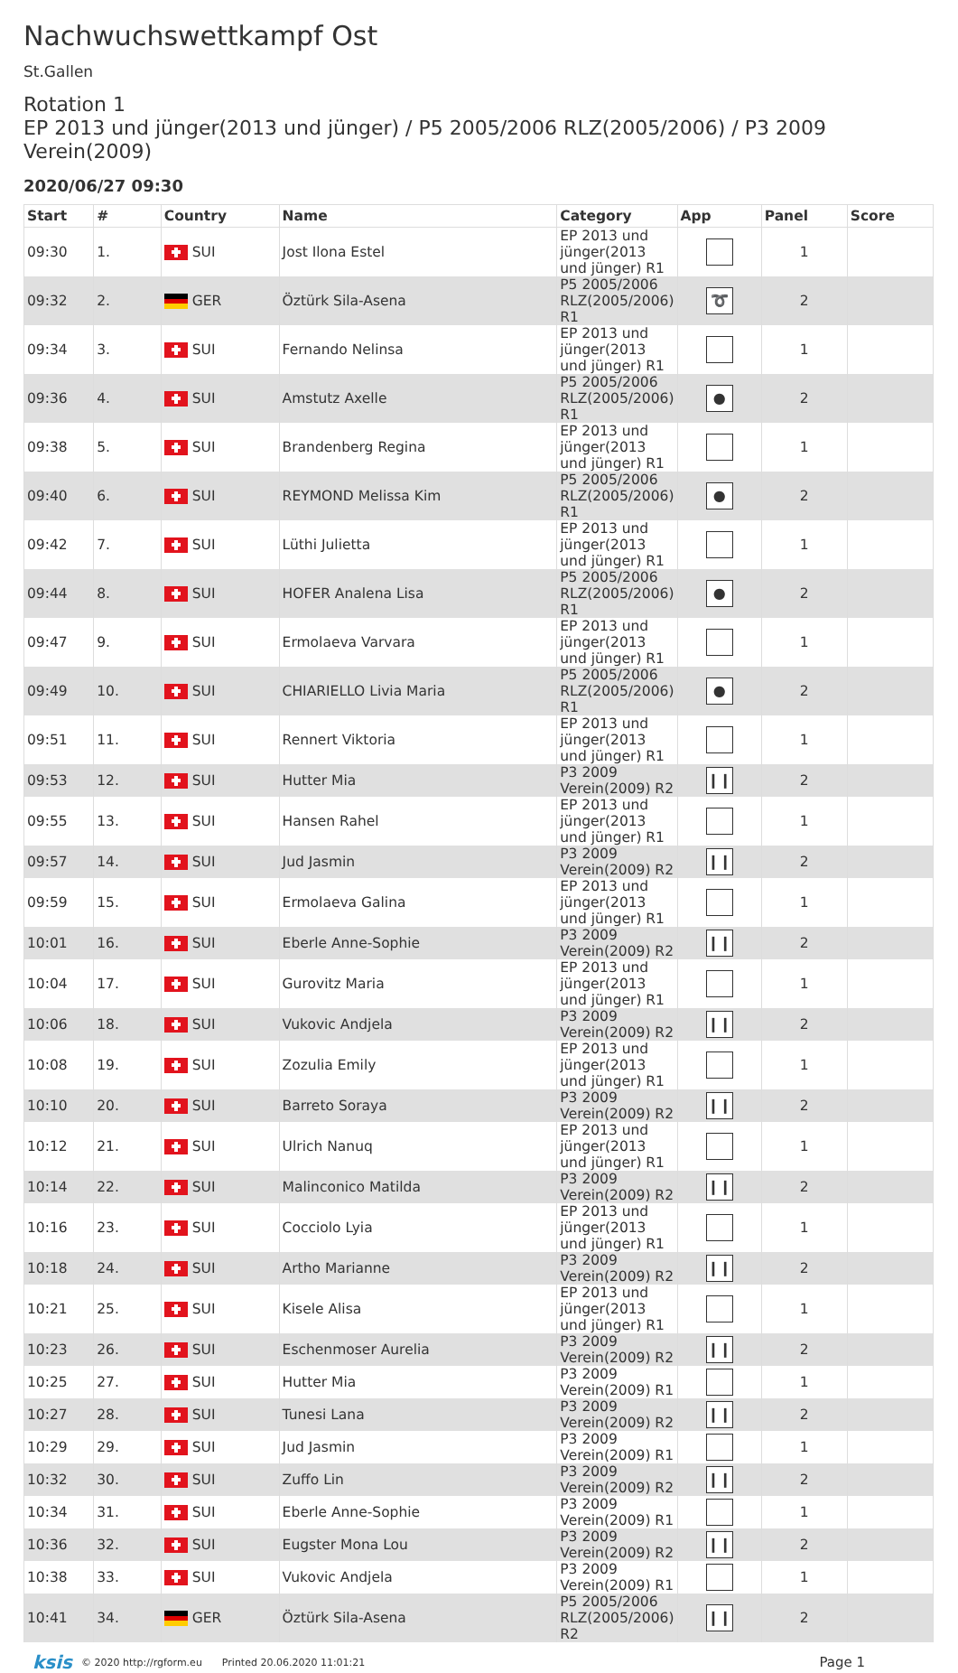Nachwuchswettkampf Ost
St.Gallen
Rotation 1
EP 2013 und jünger(2013 und jünger) / P5 2005/2006 RLZ(2005/2006) / P3 2009 Verein(2009)
2020/06/27 09:30
| Start | # | Country | Name | Category | App | Panel | Score |
| --- | --- | --- | --- | --- | --- | --- | --- |
| 09:30 | 1. | SUI | Jost Ilona Estel | EP 2013 und jünger(2013 und jünger) R1 | | 1 | |
| 09:32 | 2. | GER | Öztürk Sila-Asena | P5 2005/2006 RLZ(2005/2006) R1 | ➰ | 2 | |
| 09:34 | 3. | SUI | Fernando Nelinsa | EP 2013 und jünger(2013 und jünger) R1 | | 1 | |
| 09:36 | 4. | SUI | Amstutz Axelle | P5 2005/2006 RLZ(2005/2006) R1 | ● | 2 | |
| 09:38 | 5. | SUI | Brandenberg Regina | EP 2013 und jünger(2013 und jünger) R1 | | 1 | |
| 09:40 | 6. | SUI | REYMOND Melissa Kim | P5 2005/2006 RLZ(2005/2006) R1 | ● | 2 | |
| 09:42 | 7. | SUI | Lüthi Julietta | EP 2013 und jünger(2013 und jünger) R1 | | 1 | |
| 09:44 | 8. | SUI | HOFER Analena Lisa | P5 2005/2006 RLZ(2005/2006) R1 | ● | 2 | |
| 09:47 | 9. | SUI | Ermolaeva Varvara | EP 2013 und jünger(2013 und jünger) R1 | | 1 | |
| 09:49 | 10. | SUI | CHIARIELLO Livia Maria | P5 2005/2006 RLZ(2005/2006) R1 | ● | 2 | |
| 09:51 | 11. | SUI | Rennert Viktoria | EP 2013 und jünger(2013 und jünger) R1 | | 1 | |
| 09:53 | 12. | SUI | Hutter Mia | P3 2009 Verein(2009) R2 | ❙❙ | 2 | |
| 09:55 | 13. | SUI | Hansen Rahel | EP 2013 und jünger(2013 und jünger) R1 | | 1 | |
| 09:57 | 14. | SUI | Jud Jasmin | P3 2009 Verein(2009) R2 | ❙❙ | 2 | |
| 09:59 | 15. | SUI | Ermolaeva Galina | EP 2013 und jünger(2013 und jünger) R1 | | 1 | |
| 10:01 | 16. | SUI | Eberle Anne-Sophie | P3 2009 Verein(2009) R2 | ❙❙ | 2 | |
| 10:04 | 17. | SUI | Gurovitz Maria | EP 2013 und jünger(2013 und jünger) R1 | | 1 | |
| 10:06 | 18. | SUI | Vukovic Andjela | P3 2009 Verein(2009) R2 | ❙❙ | 2 | |
| 10:08 | 19. | SUI | Zozulia Emily | EP 2013 und jünger(2013 und jünger) R1 | | 1 | |
| 10:10 | 20. | SUI | Barreto Soraya | P3 2009 Verein(2009) R2 | ❙❙ | 2 | |
| 10:12 | 21. | SUI | Ulrich Nanuq | EP 2013 und jünger(2013 und jünger) R1 | | 1 | |
| 10:14 | 22. | SUI | Malinconico Matilda | P3 2009 Verein(2009) R2 | ❙❙ | 2 | |
| 10:16 | 23. | SUI | Cocciolo Lyia | EP 2013 und jünger(2013 und jünger) R1 | | 1 | |
| 10:18 | 24. | SUI | Artho Marianne | P3 2009 Verein(2009) R2 | ❙❙ | 2 | |
| 10:21 | 25. | SUI | Kisele Alisa | EP 2013 und jünger(2013 und jünger) R1 | | 1 | |
| 10:23 | 26. | SUI | Eschenmoser Aurelia | P3 2009 Verein(2009) R2 | ❙❙ | 2 | |
| 10:25 | 27. | SUI | Hutter Mia | P3 2009 Verein(2009) R1 | | 1 | |
| 10:27 | 28. | SUI | Tunesi Lana | P3 2009 Verein(2009) R2 | ❙❙ | 2 | |
| 10:29 | 29. | SUI | Jud Jasmin | P3 2009 Verein(2009) R1 | | 1 | |
| 10:32 | 30. | SUI | Zuffo Lin | P3 2009 Verein(2009) R2 | ❙❙ | 2 | |
| 10:34 | 31. | SUI | Eberle Anne-Sophie | P3 2009 Verein(2009) R1 | | 1 | |
| 10:36 | 32. | SUI | Eugster Mona Lou | P3 2009 Verein(2009) R2 | ❙❙ | 2 | |
| 10:38 | 33. | SUI | Vukovic Andjela | P3 2009 Verein(2009) R1 | | 1 | |
| 10:41 | 34. | GER | Öztürk Sila-Asena | P5 2005/2006 RLZ(2005/2006) R2 | ❙❙ | 2 | |
ksis © 2020 http://rgform.eu Printed 20.06.2020 11:01:21 Page 1